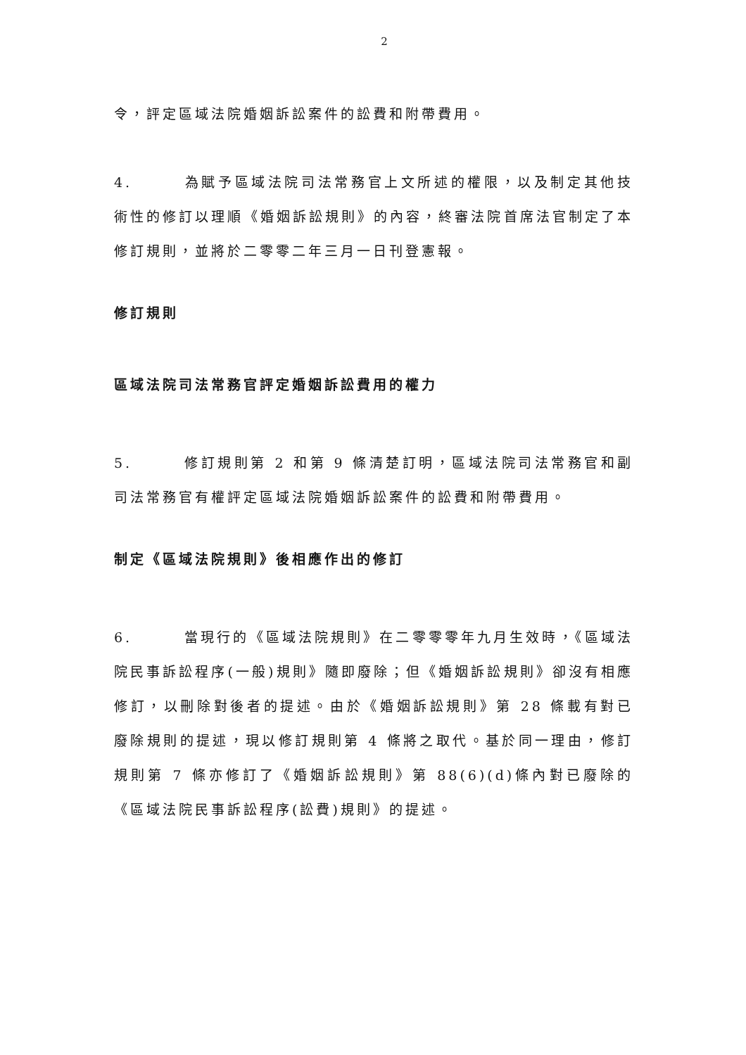2
令，評定區域法院婚姻訴訟案件的訟費和附帶費用。
4. 為賦予區域法院司法常務官上文所述的權限，以及制定其他技術性的修訂以理順《婚姻訴訟規則》的內容，終審法院首席法官制定了本修訂規則，並將於二零零二年三月一日刊登憲報。
修訂規則
區域法院司法常務官評定婚姻訴訟費用的權力
5. 修訂規則第 2 和第 9 條清楚訂明，區域法院司法常務官和副司法常務官有權評定區域法院婚姻訴訟案件的訟費和附帶費用。
制定《區域法院規則》後相應作出的修訂
6. 當現行的《區域法院規則》在二零零零年九月生效時，《區域法院民事訴訟程序(一般)規則》隨即廢除；但《婚姻訴訟規則》卻沒有相應修訂，以刪除對後者的提述。由於《婚姻訴訟規則》第 28 條載有對已廢除規則的提述，現以修訂規則第 4 條將之取代。基於同一理由，修訂規則第 7 條亦修訂了《婚姻訴訟規則》第 88(6)(d)條內對已廢除的《區域法院民事訴訟程序(訟費)規則》的提述。